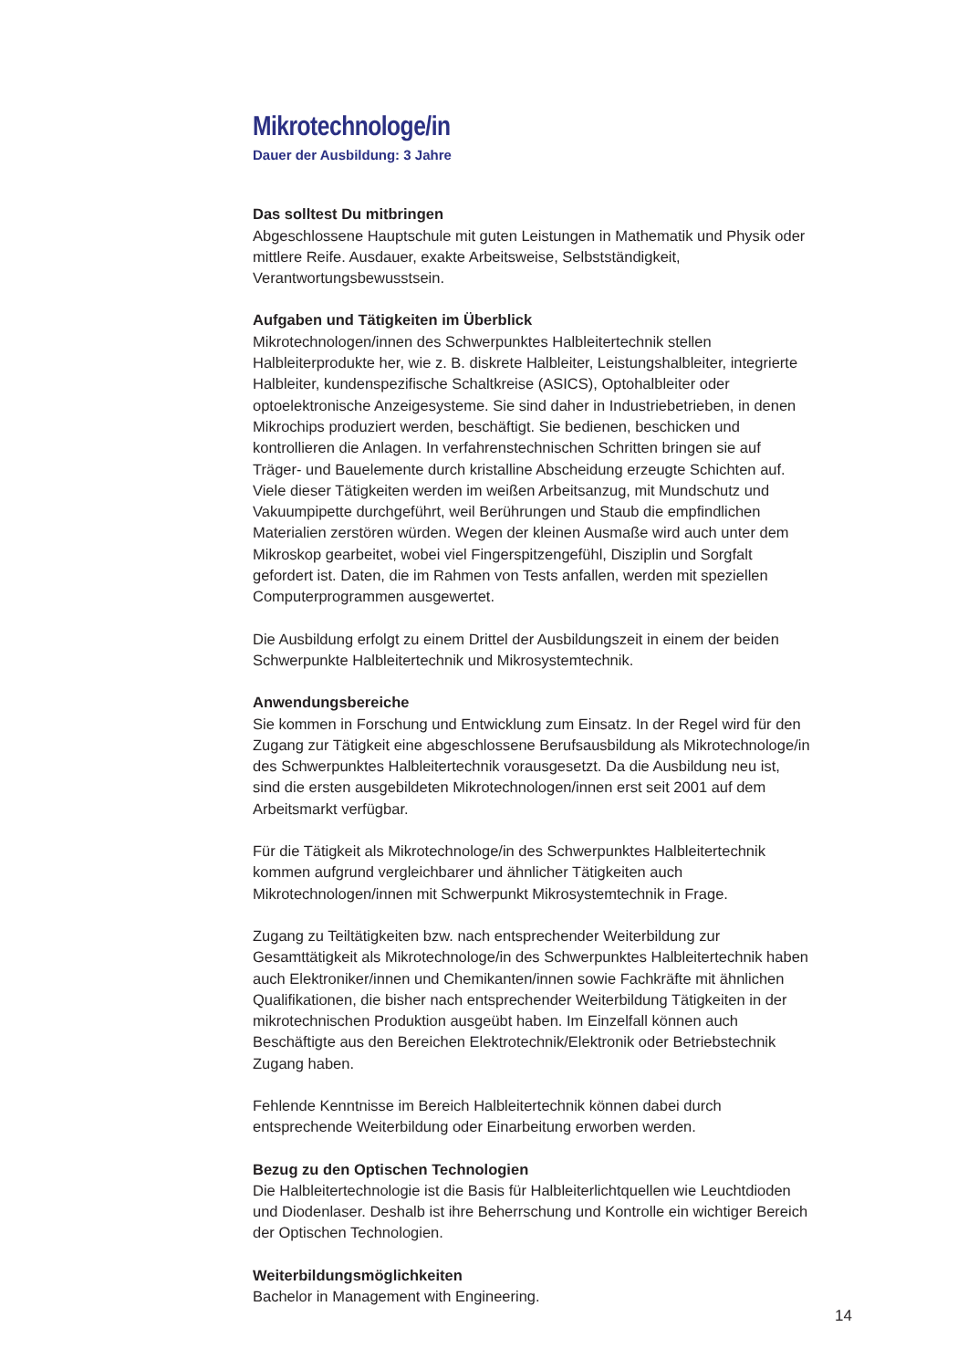Mikrotechnologe/in
Dauer der Ausbildung: 3 Jahre
Das solltest Du mitbringen
Abgeschlossene Hauptschule mit guten Leistungen in Mathematik und Physik oder mittlere Reife. Ausdauer, exakte Arbeitsweise, Selbstständigkeit, Verantwortungsbewusstsein.
Aufgaben und Tätigkeiten im Überblick
Mikrotechnologen/innen des Schwerpunktes Halbleitertechnik stellen Halbleiterprodukte her, wie z. B. diskrete Halbleiter, Leistungshalbleiter, integrierte Halbleiter, kundenspezifische Schaltkreise (ASICS), Optohalbleiter oder optoelektronische Anzeigesysteme. Sie sind daher in Industriebetrieben, in denen Mikrochips produziert werden, beschäftigt. Sie bedienen, beschicken und kontrollieren die Anlagen. In verfahrenstechnischen Schritten bringen sie auf Träger- und Bauelemente durch kristalline Abscheidung erzeugte Schichten auf. Viele dieser Tätigkeiten werden im weißen Arbeitsanzug, mit Mundschutz und Vakuumpipette durchgeführt, weil Berührungen und Staub die empfindlichen Materialien zerstören würden. Wegen der kleinen Ausmaße wird auch unter dem Mikroskop gearbeitet, wobei viel Fingerspitzengefühl, Disziplin und Sorgfalt gefordert ist. Daten, die im Rahmen von Tests anfallen, werden mit speziellen Computerprogrammen ausgewertet.
Die Ausbildung erfolgt zu einem Drittel der Ausbildungszeit in einem der beiden Schwerpunkte Halbleitertechnik und Mikrosystemtechnik.
Anwendungsbereiche
Sie kommen in Forschung und Entwicklung zum Einsatz. In der Regel wird für den Zugang zur Tätigkeit eine abgeschlossene Berufsausbildung als Mikrotechnologe/in des Schwerpunktes Halbleitertechnik vorausgesetzt. Da die Ausbildung neu ist, sind die ersten ausgebildeten Mikrotechnologen/innen erst seit 2001 auf dem Arbeitsmarkt verfügbar.
Für die Tätigkeit als Mikrotechnologe/in des Schwerpunktes Halbleitertechnik kommen aufgrund vergleichbarer und ähnlicher Tätigkeiten auch Mikrotechnologen/innen mit Schwerpunkt Mikrosystemtechnik in Frage.
Zugang zu Teiltätigkeiten bzw. nach entsprechender Weiterbildung zur Gesamttätigkeit als Mikrotechnologe/in des Schwerpunktes Halbleitertechnik haben auch Elektroniker/innen und Chemikanten/innen sowie Fachkräfte mit ähnlichen Qualifikationen, die bisher nach entsprechender Weiterbildung Tätigkeiten in der mikrotechnischen Produktion ausgeübt haben. Im Einzelfall können auch Beschäftigte aus den Bereichen Elektrotechnik/Elektronik oder Betriebstechnik Zugang haben.
Fehlende Kenntnisse im Bereich Halbleitertechnik können dabei durch entsprechende Weiterbildung oder Einarbeitung erworben werden.
Bezug zu den Optischen Technologien
Die Halbleitertechnologie ist die Basis für Halbleiterlichtquellen wie Leuchtdioden und Diodenlaser. Deshalb ist ihre Beherrschung und Kontrolle ein wichtiger Bereich der Optischen Technologien.
Weiterbildungsmöglichkeiten
Bachelor in Management with Engineering.
14